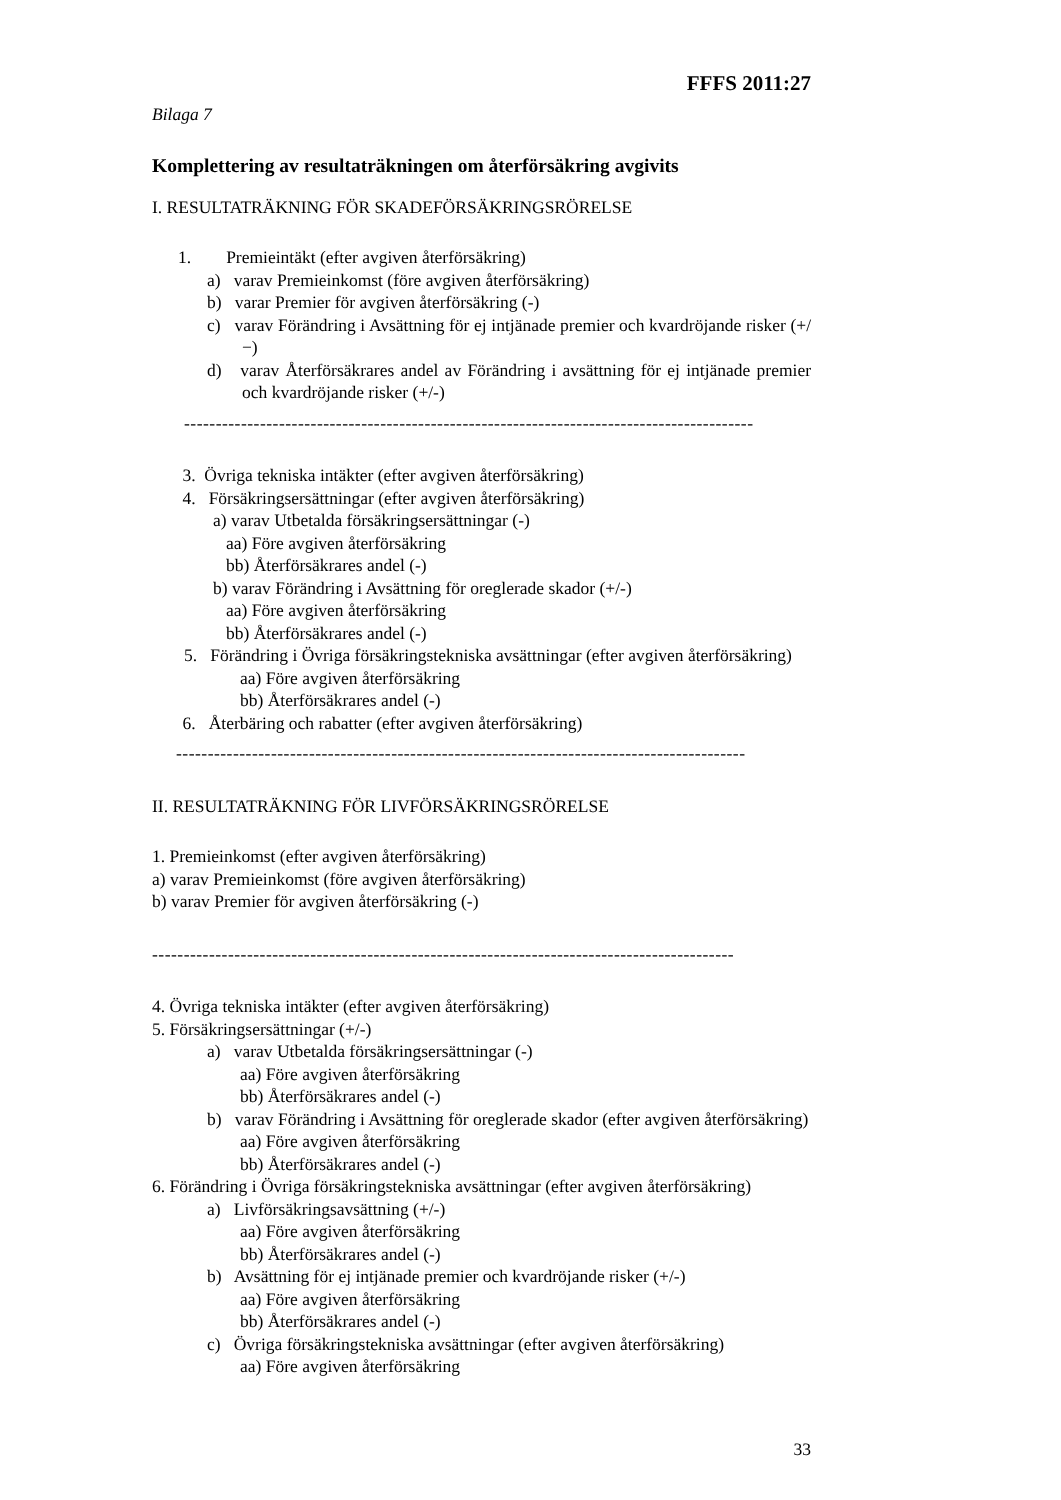FFFS 2011:27
Bilaga 7
Komplettering av resultaträkningen om återförsäkring avgivits
I. RESULTATRÄKNING FÖR SKADEFÖRSÄKRINGSRÖRELSE
1. Premieintäkt (efter avgiven återförsäkring)
a) varav Premieinkomst (före avgiven återförsäkring)
b) varar Premier för avgiven återförsäkring (-)
c) varav Förändring i Avsättning för ej intjänade premier och kvardröjande risker (+/−)
d) varav Återförsäkrares andel av Förändring i avsättning för ej intjänade premier och kvardröjande risker (+/-)
------------------------------------------------------------------------------------------
3. Övriga tekniska intäkter (efter avgiven återförsäkring)
4. Försäkringsersättningar (efter avgiven återförsäkring)
a) varav Utbetalda försäkringsersättningar (-)
aa) Före avgiven återförsäkring
bb) Återförsäkrares andel (-)
b) varav Förändring i Avsättning för oreglerade skador (+/-)
aa) Före avgiven återförsäkring
bb) Återförsäkrares andel (-)
5. Förändring i Övriga försäkringstekniska avsättningar (efter avgiven återförsäkring)
aa) Före avgiven återförsäkring
bb) Återförsäkrares andel (-)
6. Återbäring och rabatter (efter avgiven återförsäkring)
------------------------------------------------------------------------------------------
II. RESULTATRÄKNING FÖR LIVFÖRSÄKRINGSRÖRELSE
1. Premieinkomst (efter avgiven återförsäkring)
a) varav Premieinkomst (före avgiven återförsäkring)
b) varav Premier för avgiven återförsäkring (-)
--------------------------------------------------------------------------------------------
4. Övriga tekniska intäkter (efter avgiven återförsäkring)
5. Försäkringsersättningar (+/-)
a) varav Utbetalda försäkringsersättningar (-)
aa) Före avgiven återförsäkring
bb) Återförsäkrares andel (-)
b) varav Förändring i Avsättning för oreglerade skador (efter avgiven återförsäkring)
aa) Före avgiven återförsäkring
bb) Återförsäkrares andel (-)
6. Förändring i Övriga försäkringstekniska avsättningar (efter avgiven återförsäkring)
a) Livförsäkringsavsättning (+/-)
aa) Före avgiven återförsäkring
bb) Återförsäkrares andel (-)
b) Avsättning för ej intjänade premier och kvardröjande risker (+/-)
aa) Före avgiven återförsäkring
bb) Återförsäkrares andel (-)
c) Övriga försäkringstekniska avsättningar (efter avgiven återförsäkring)
aa) Före avgiven återförsäkring
33